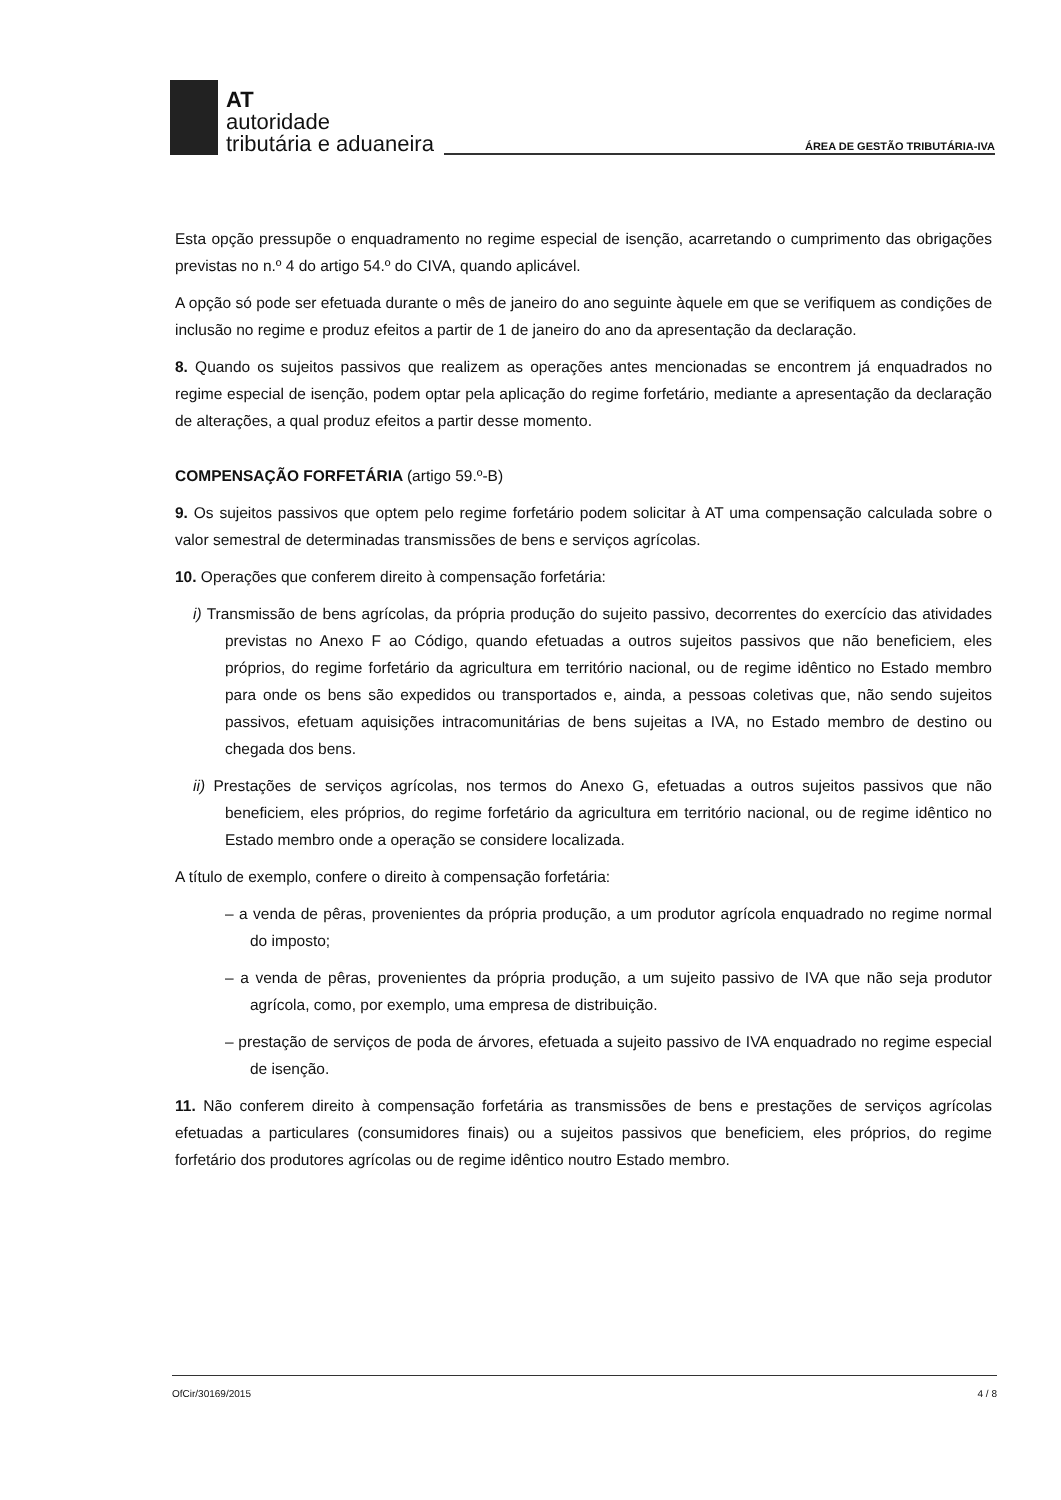AT
autoridade
tributária e aduaneira
ÁREA DE GESTÃO TRIBUTÁRIA-IVA
Esta opção pressupõe o enquadramento no regime especial de isenção, acarretando o cumprimento das obrigações previstas no n.º 4 do artigo 54.º do CIVA, quando aplicável.
A opção só pode ser efetuada durante o mês de janeiro do ano seguinte àquele em que se verifiquem as condições de inclusão no regime e produz efeitos a partir de 1 de janeiro do ano da apresentação da declaração.
8. Quando os sujeitos passivos que realizem as operações antes mencionadas se encontrem já enquadrados no regime especial de isenção, podem optar pela aplicação do regime forfetário, mediante a apresentação da declaração de alterações, a qual produz efeitos a partir desse momento.
COMPENSAÇÃO FORFETÁRIA (artigo 59.º-B)
9. Os sujeitos passivos que optem pelo regime forfetário podem solicitar à AT uma compensação calculada sobre o valor semestral de determinadas transmissões de bens e serviços agrícolas.
10. Operações que conferem direito à compensação forfetária:
i) Transmissão de bens agrícolas, da própria produção do sujeito passivo, decorrentes do exercício das atividades previstas no Anexo F ao Código, quando efetuadas a outros sujeitos passivos que não beneficiem, eles próprios, do regime forfetário da agricultura em território nacional, ou de regime idêntico no Estado membro para onde os bens são expedidos ou transportados e, ainda, a pessoas coletivas que, não sendo sujeitos passivos, efetuam aquisições intracomunitárias de bens sujeitas a IVA, no Estado membro de destino ou chegada dos bens.
ii) Prestações de serviços agrícolas, nos termos do Anexo G, efetuadas a outros sujeitos passivos que não beneficiem, eles próprios, do regime forfetário da agricultura em território nacional, ou de regime idêntico no Estado membro onde a operação se considere localizada.
A título de exemplo, confere o direito à compensação forfetária:
– a venda de pêras, provenientes da própria produção, a um produtor agrícola enquadrado no regime normal do imposto;
– a venda de pêras, provenientes da própria produção, a um sujeito passivo de IVA que não seja produtor agrícola, como, por exemplo, uma empresa de distribuição.
– prestação de serviços de poda de árvores, efetuada a sujeito passivo de IVA enquadrado no regime especial de isenção.
11. Não conferem direito à compensação forfetária as transmissões de bens e prestações de serviços agrícolas efetuadas a particulares (consumidores finais) ou a sujeitos passivos que beneficiem, eles próprios, do regime forfetário dos produtores agrícolas ou de regime idêntico noutro Estado membro.
OfCir/30169/2015 4 / 8